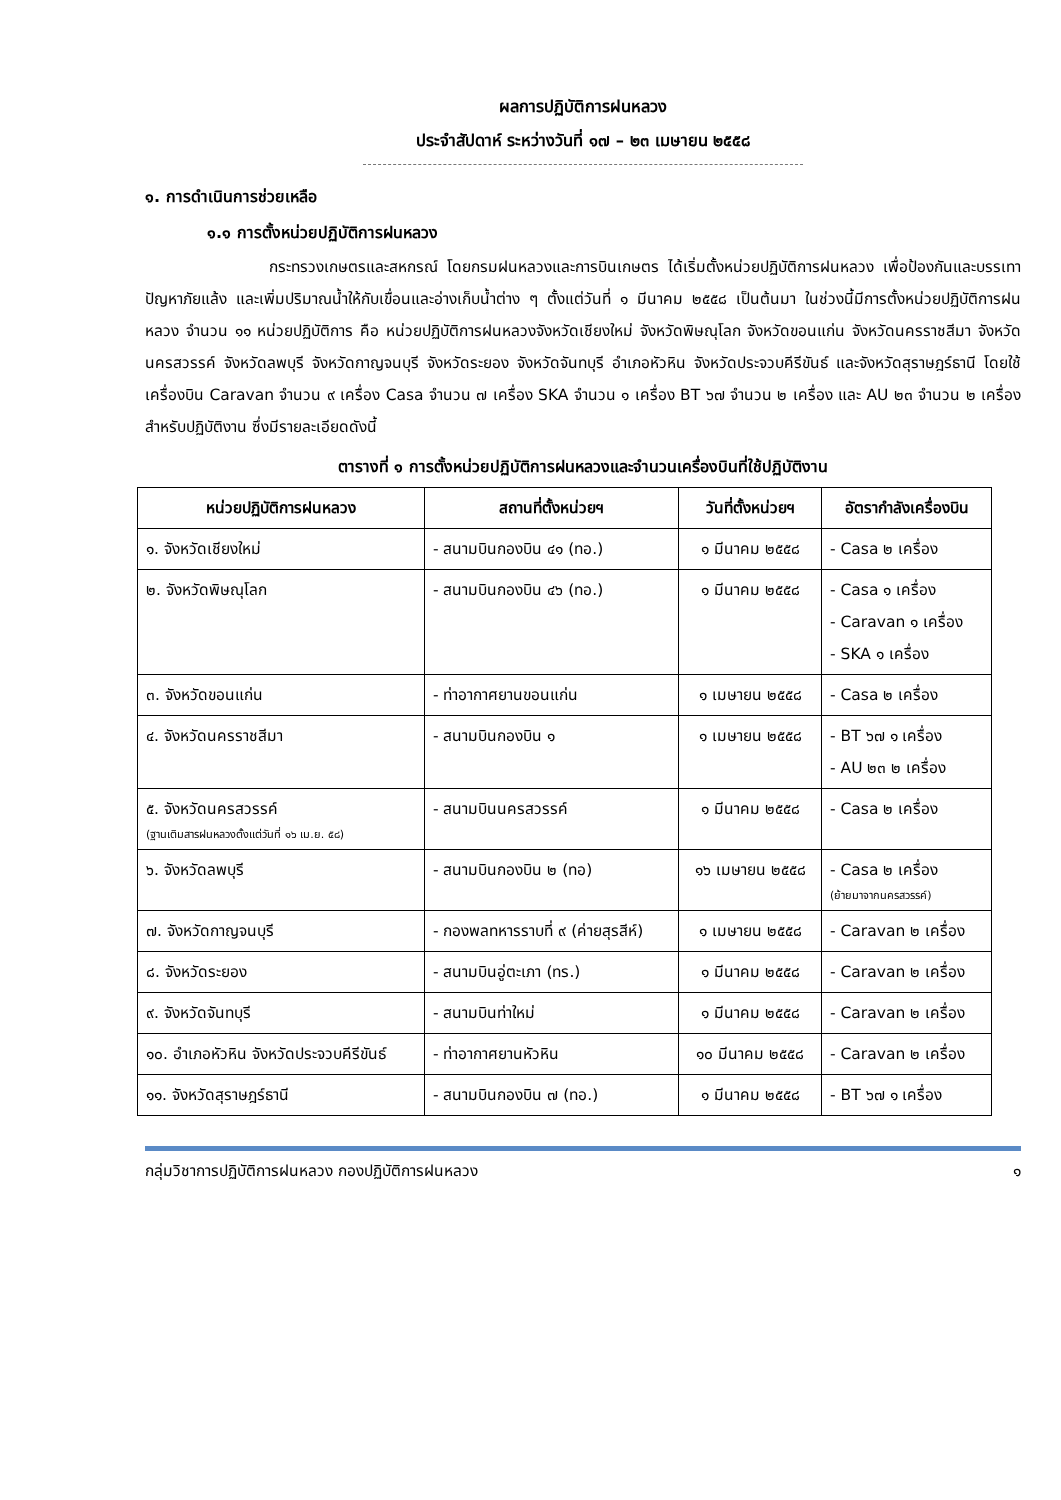ผลการปฏิบัติการฝนหลวง
ประจำสัปดาห์ ระหว่างวันที่ ๑๗ – ๒๓ เมษายน ๒๕๕๘
๑. การดำเนินการช่วยเหลือ
๑.๑ การตั้งหน่วยปฏิบัติการฝนหลวง
กระทรวงเกษตรและสหกรณ์ โดยกรมฝนหลวงและการบินเกษตร ได้เริ่มตั้งหน่วยปฏิบัติการฝนหลวง เพื่อป้องกันและบรรเทาปัญหาภัยแล้ง และเพิ่มปริมาณน้ำให้กับเขื่อนและอ่างเก็บน้ำต่าง ๆ ตั้งแต่วันที่ ๑ มีนาคม ๒๕๕๘ เป็นต้นมา ในช่วงนี้มีการตั้งหน่วยปฏิบัติการฝนหลวง จำนวน ๑๑ หน่วยปฏิบัติการ คือ หน่วยปฏิบัติการฝนหลวงจังหวัดเชียงใหม่ จังหวัดพิษณุโลก จังหวัดขอนแก่น จังหวัดนครราชสีมา จังหวัดนครสวรรค์ จังหวัดลพบุรี จังหวัดกาญจนบุรี จังหวัดระยอง จังหวัดจันทบุรี อำเภอหัวหิน จังหวัดประจวบคีรีขันธ์ และจังหวัดสุราษฎร์ธานี โดยใช้เครื่องบิน Caravan จำนวน ๙ เครื่อง Casa จำนวน ๗ เครื่อง SKA จำนวน ๑ เครื่อง BT ๖๗ จำนวน ๒ เครื่อง และ AU ๒๓ จำนวน ๒ เครื่อง สำหรับปฏิบัติงาน ซึ่งมีรายละเอียดดังนี้
ตารางที่ ๑ การตั้งหน่วยปฏิบัติการฝนหลวงและจำนวนเครื่องบินที่ใช้ปฏิบัติงาน
| หน่วยปฏิบัติการฝนหลวง | สถานที่ตั้งหน่วยฯ | วันที่ตั้งหน่วยฯ | อัตรากำลังเครื่องบิน |
| --- | --- | --- | --- |
| ๑. จังหวัดเชียงใหม่ | - สนามบินกองบิน ๔๑ (ทอ.) | ๑ มีนาคม ๒๕๕๘ | - Casa ๒ เครื่อง |
| ๒. จังหวัดพิษณุโลก | - สนามบินกองบิน ๔๖ (ทอ.) | ๑ มีนาคม ๒๕๕๘ | - Casa ๑ เครื่อง - Caravan ๑ เครื่อง - SKA ๑ เครื่อง |
| ๓. จังหวัดขอนแก่น | - ท่าอากาศยานขอนแก่น | ๑ เมษายน ๒๕๕๘ | - Casa ๒ เครื่อง |
| ๔. จังหวัดนครราชสีมา | - สนามบินกองบิน ๑ | ๑ เมษายน ๒๕๕๘ | - BT ๖๗ ๑ เครื่อง - AU ๒๓ ๒ เครื่อง |
| ๕. จังหวัดนครสวรรค์ (ฐานเติมสารฝนหลวงตั้งแต่วันที่ ๑๖ เม.ย. ๕๘) | - สนามบินนครสวรรค์ | ๑ มีนาคม ๒๕๕๘ | - Casa ๒ เครื่อง |
| ๖. จังหวัดลพบุรี | - สนามบินกองบิน ๒ (ทอ) | ๑๖ เมษายน ๒๕๕๘ | - Casa ๒ เครื่อง (ย้ายมาจากนครสวรรค์) |
| ๗. จังหวัดกาญจนบุรี | - กองพลทหารราบที่ ๙ (ค่ายสุรสีห์) | ๑ เมษายน ๒๕๕๘ | - Caravan ๒ เครื่อง |
| ๘. จังหวัดระยอง | - สนามบินอู่ตะเภา (ทร.) | ๑ มีนาคม ๒๕๕๘ | - Caravan ๒ เครื่อง |
| ๙. จังหวัดจันทบุรี | - สนามบินท่าใหม่ | ๑ มีนาคม ๒๕๕๘ | - Caravan ๒ เครื่อง |
| ๑๐. อำเภอหัวหิน จังหวัดประจวบคีรีขันธ์ | - ท่าอากาศยานหัวหิน | ๑๐ มีนาคม ๒๕๕๘ | - Caravan ๒ เครื่อง |
| ๑๑. จังหวัดสุราษฎร์ธานี | - สนามบินกองบิน ๗ (ทอ.) | ๑ มีนาคม ๒๕๕๘ | - BT ๖๗ ๑ เครื่อง |
กลุ่มวิชาการปฏิบัติการฝนหลวง กองปฏิบัติการฝนหลวง ๑